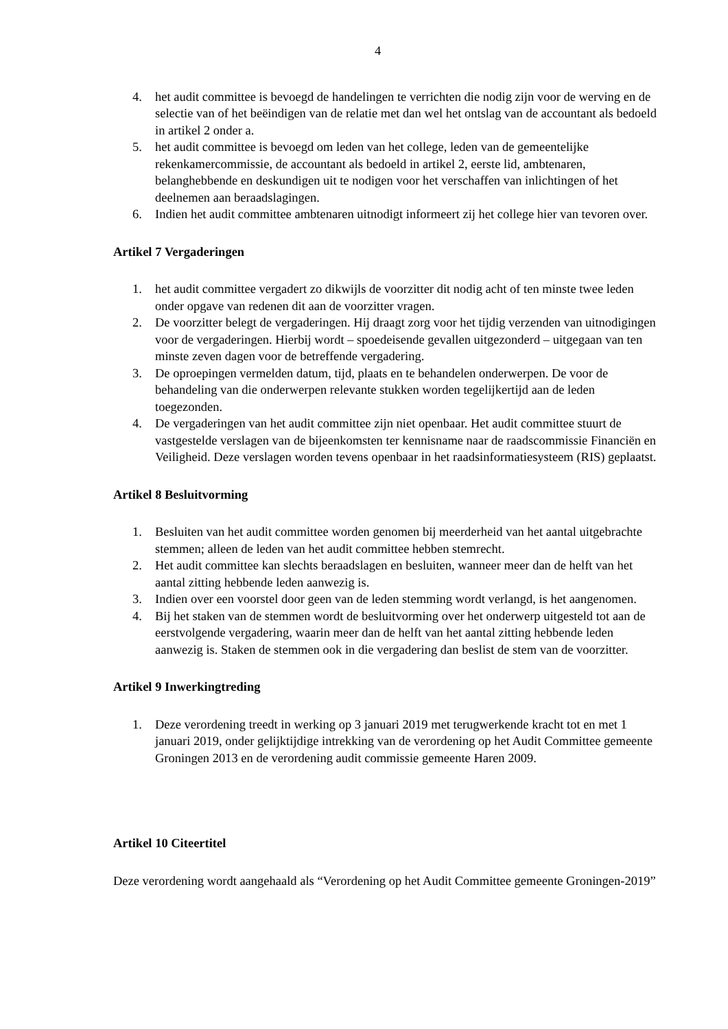4
4. het audit committee is bevoegd de handelingen te verrichten die nodig zijn voor de werving en de selectie van of het beëindigen van de relatie met dan wel het ontslag van de accountant als bedoeld in artikel 2 onder a.
5. het audit committee is bevoegd om leden van het college, leden van de gemeentelijke rekenkamercommissie, de accountant als bedoeld in artikel 2, eerste lid, ambtenaren, belanghebbende en deskundigen uit te nodigen voor het verschaffen van inlichtingen of het deelnemen aan beraadslagingen.
6. Indien het audit committee ambtenaren uitnodigt informeert zij het college hier van tevoren over.
Artikel 7 Vergaderingen
1. het audit committee vergadert zo dikwijls de voorzitter dit nodig acht of ten minste twee leden onder opgave van redenen dit aan de voorzitter vragen.
2. De voorzitter belegt de vergaderingen. Hij draagt zorg voor het tijdig verzenden van uitnodigingen voor de vergaderingen. Hierbij wordt – spoedeisende gevallen uitgezonderd – uitgegaan van ten minste zeven dagen voor de betreffende vergadering.
3. De oproepingen vermelden datum, tijd, plaats en te behandelen onderwerpen. De voor de behandeling van die onderwerpen relevante stukken worden tegelijkertijd aan de leden toegezonden.
4. De vergaderingen van het audit committee zijn niet openbaar. Het audit committee stuurt de vastgestelde verslagen van de bijeenkomsten ter kennisname naar de raadscommissie Financiën en Veiligheid. Deze verslagen worden tevens openbaar in het raadsinformatiesysteem (RIS) geplaatst.
Artikel 8 Besluitvorming
1. Besluiten van het audit committee worden genomen bij meerderheid van het aantal uitgebrachte stemmen; alleen de leden van het audit committee hebben stemrecht.
2. Het audit committee kan slechts beraadslagen en besluiten, wanneer meer dan de helft van het aantal zitting hebbende leden aanwezig is.
3. Indien over een voorstel door geen van de leden stemming wordt verlangd, is het aangenomen.
4. Bij het staken van de stemmen wordt de besluitvorming over het onderwerp uitgesteld tot aan de eerstvolgende vergadering, waarin meer dan de helft van het aantal zitting hebbende leden aanwezig is. Staken de stemmen ook in die vergadering dan beslist de stem van de voorzitter.
Artikel 9 Inwerkingtreding
1. Deze verordening treedt in werking op 3 januari 2019 met terugwerkende kracht tot en met 1 januari 2019, onder gelijktijdige intrekking van de verordening op het Audit Committee gemeente Groningen 2013 en de verordening audit commissie gemeente Haren 2009.
Artikel 10 Citeertitel
Deze verordening wordt aangehaald als “Verordening op het Audit Committee gemeente Groningen-2019”